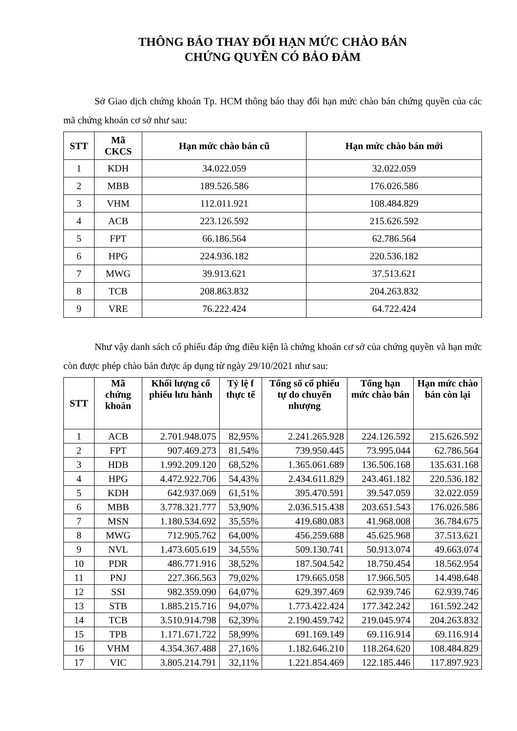THÔNG BÁO THAY ĐỔI HẠN MỨC CHÀO BÁN
CHỨNG QUYỀN CÓ BẢO ĐẢM
Sở Giao dịch chứng khoán Tp. HCM thông báo thay đổi hạn mức chào bán chứng quyền của các mã chứng khoán cơ sở như sau:
| STT | Mã CKCS | Hạn mức chào bán cũ | Hạn mức chào bán mới |
| --- | --- | --- | --- |
| 1 | KDH | 34.022.059 | 32.022.059 |
| 2 | MBB | 189.526.586 | 176.026.586 |
| 3 | VHM | 112.011.921 | 108.484.829 |
| 4 | ACB | 223.126.592 | 215.626.592 |
| 5 | FPT | 66.186.564 | 62.786.564 |
| 6 | HPG | 224.936.182 | 220.536.182 |
| 7 | MWG | 39.913.621 | 37.513.621 |
| 8 | TCB | 208.863.832 | 204.263.832 |
| 9 | VRE | 76.222.424 | 64.722.424 |
Như vậy danh sách cổ phiếu đáp ứng điều kiện là chứng khoán cơ sở của chứng quyền và hạn mức còn được phép chào bán được áp dụng từ ngày 29/10/2021 như sau:
| STT | Mã chứng khoán | Khối lượng cổ phiếu lưu hành | Tỷ lệ f thực tế | Tổng số cổ phiếu tự do chuyển nhượng | Tổng hạn mức chào bán | Hạn mức chào bán còn lại |
| --- | --- | --- | --- | --- | --- | --- |
| 1 | ACB | 2.701.948.075 | 82,95% | 2.241.265.928 | 224.126.592 | 215.626.592 |
| 2 | FPT | 907.469.273 | 81,54% | 739.950.445 | 73.995.044 | 62.786.564 |
| 3 | HDB | 1.992.209.120 | 68,52% | 1.365.061.689 | 136.506.168 | 135.631.168 |
| 4 | HPG | 4.472.922.706 | 54,43% | 2.434.611.829 | 243.461.182 | 220.536.182 |
| 5 | KDH | 642.937.069 | 61,51% | 395.470.591 | 39.547.059 | 32.022.059 |
| 6 | MBB | 3.778.321.777 | 53,90% | 2.036.515.438 | 203.651.543 | 176.026.586 |
| 7 | MSN | 1.180.534.692 | 35,55% | 419.680.083 | 41.968.008 | 36.784.675 |
| 8 | MWG | 712.905.762 | 64,00% | 456.259.688 | 45.625.968 | 37.513.621 |
| 9 | NVL | 1.473.605.619 | 34,55% | 509.130.741 | 50.913.074 | 49.663.074 |
| 10 | PDR | 486.771.916 | 38,52% | 187.504.542 | 18.750.454 | 18.562.954 |
| 11 | PNJ | 227.366.563 | 79,02% | 179.665.058 | 17.966.505 | 14.498.648 |
| 12 | SSI | 982.359.090 | 64,07% | 629.397.469 | 62.939.746 | 62.939.746 |
| 13 | STB | 1.885.215.716 | 94,07% | 1.773.422.424 | 177.342.242 | 161.592.242 |
| 14 | TCB | 3.510.914.798 | 62,39% | 2.190.459.742 | 219.045.974 | 204.263.832 |
| 15 | TPB | 1.171.671.722 | 58,99% | 691.169.149 | 69.116.914 | 69.116.914 |
| 16 | VHM | 4.354.367.488 | 27,16% | 1.182.646.210 | 118.264.620 | 108.484.829 |
| 17 | VIC | 3.805.214.791 | 32,11% | 1.221.854.469 | 122.185.446 | 117.897.923 |